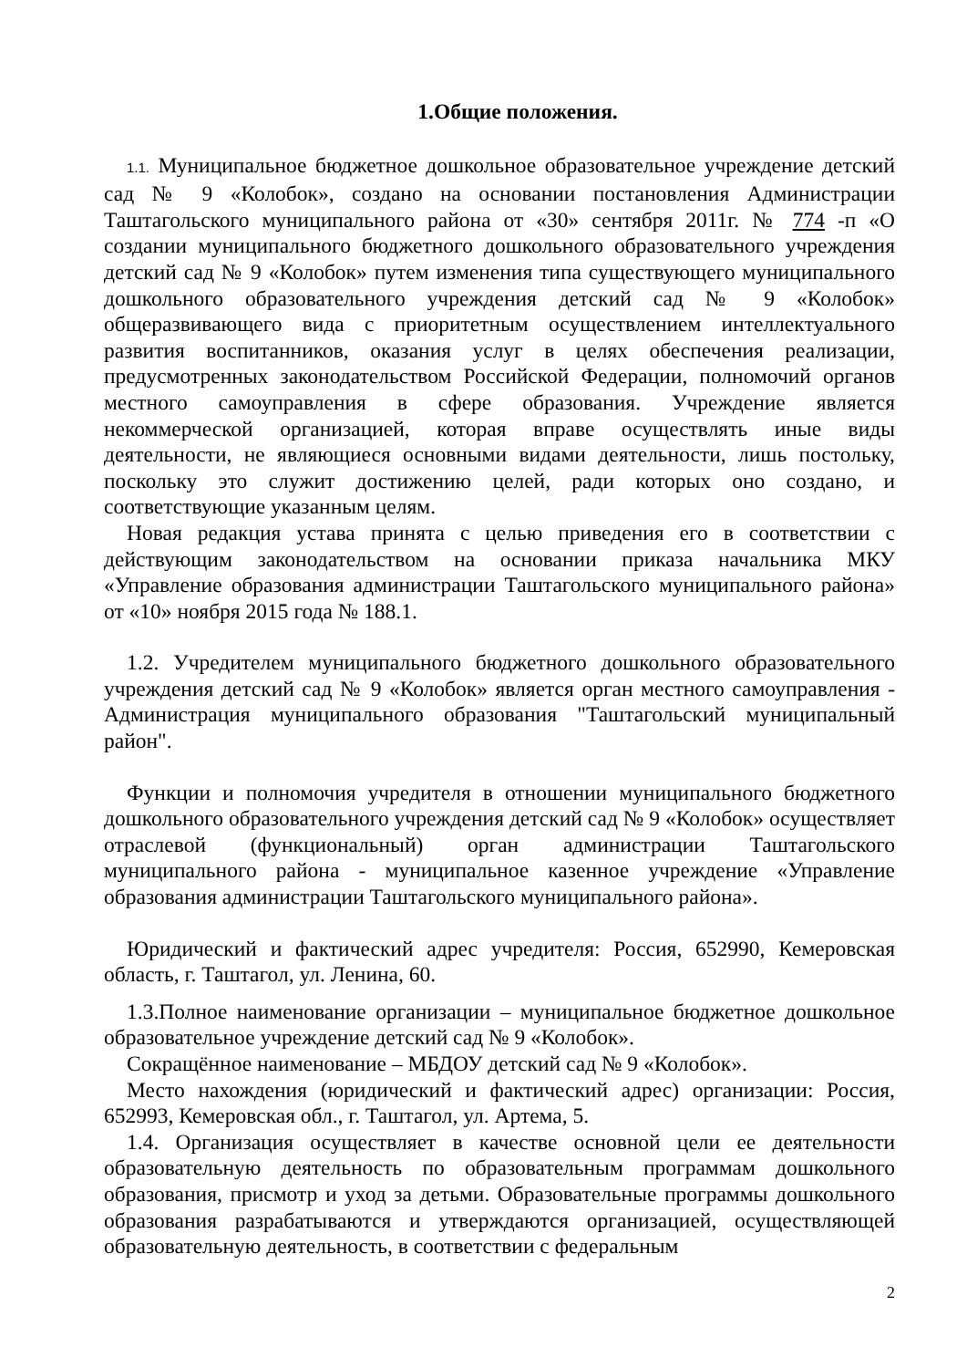1.Общие положения.
1.1. Муниципальное бюджетное дошкольное образовательное учреждение детский сад № 9 «Колобок», создано на основании постановления Администрации Таштагольского муниципального района от «30» сентября 2011г. № 774 -п «О создании муниципального бюджетного дошкольного образовательного учреждения детский сад № 9 «Колобок» путем изменения типа существующего муниципального дошкольного образовательного учреждения детский сад № 9 «Колобок» общеразвивающего вида с приоритетным осуществлением интеллектуального развития воспитанников, оказания услуг в целях обеспечения реализации, предусмотренных законодательством Российской Федерации, полномочий органов местного самоуправления в сфере образования. Учреждение является некоммерческой организацией, которая вправе осуществлять иные виды деятельности, не являющиеся основными видами деятельности, лишь постольку, поскольку это служит достижению целей, ради которых оно создано, и соответствующие указанным целям.
Новая редакция устава принята с целью приведения его в соответствии с действующим законодательством на основании приказа начальника МКУ «Управление образования администрации Таштагольского муниципального района» от «10» ноября 2015 года № 188.1.
1.2. Учредителем муниципального бюджетного дошкольного образовательного учреждения детский сад № 9 «Колобок» является орган местного самоуправления - Администрация муниципального образования "Таштагольский муниципальный район".
Функции и полномочия учредителя в отношении муниципального бюджетного дошкольного образовательного учреждения детский сад № 9 «Колобок» осуществляет отраслевой (функциональный) орган администрации Таштагольского муниципального района - муниципальное казенное учреждение «Управление образования администрации Таштагольского муниципального района».
Юридический и фактический адрес учредителя: Россия, 652990, Кемеровская область, г. Таштагол, ул. Ленина, 60.
1.3.Полное наименование организации – муниципальное бюджетное дошкольное образовательное учреждение детский сад № 9 «Колобок».
Сокращённое наименование – МБДОУ детский сад № 9 «Колобок».
Место нахождения (юридический и фактический адрес) организации: Россия, 652993, Кемеровская обл., г. Таштагол, ул. Артема, 5.
1.4. Организация осуществляет в качестве основной цели ее деятельности образовательную деятельность по образовательным программам дошкольного образования, присмотр и уход за детьми. Образовательные программы дошкольного образования разрабатываются и утверждаются организацией, осуществляющей образовательную деятельность, в соответствии с федеральным
2